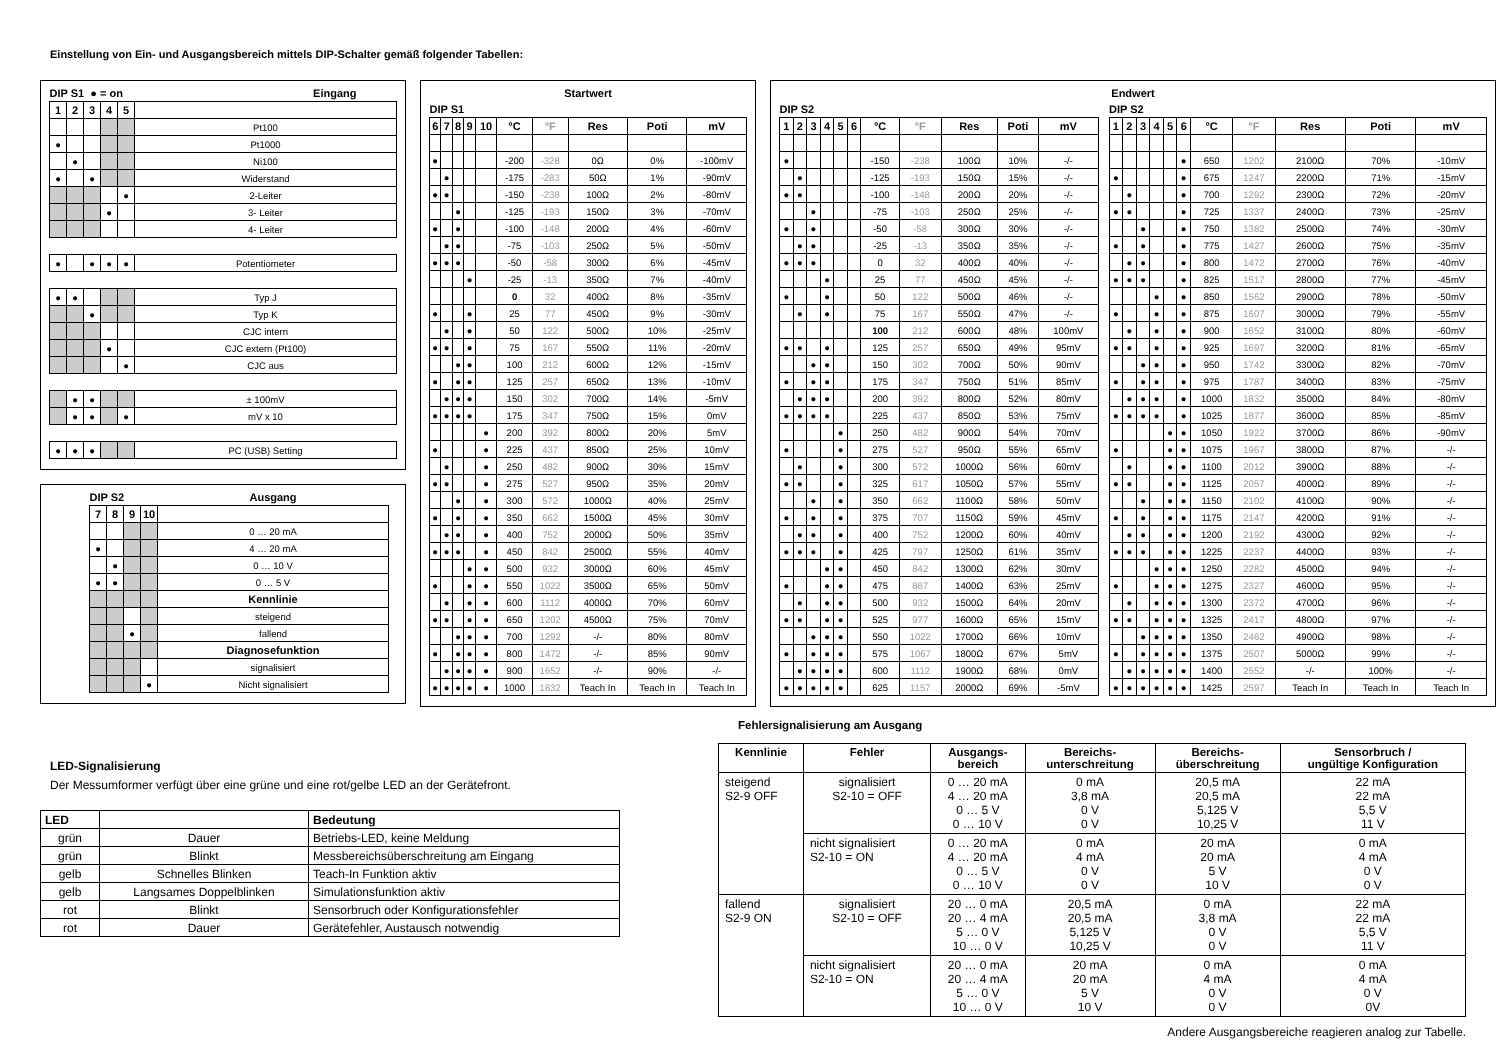Einstellung von Ein- und Ausgangsbereich mittels DIP-Schalter gemäß folgender Tabellen:
| DIP S1 ● = on | | | | | Eingang |
| --- | --- | --- | --- | --- | --- |
| 1 | 2 | 3 | 4 | 5 | |
| | | | | | Pt100 |
| ● | | | | | Pt1000 |
| | ● | | | | Ni100 |
| ● | | ● | | | Widerstand |
| | | | | ● | 2-Leiter |
| | | | ● | | 3- Leiter |
| | | | | | 4- Leiter |
| ● | | ● | ● | ● | Potentiometer |
| ● | ● | | | | Typ J |
| | | ● | | | Typ K |
| | | | | | CJC intern |
| | | | ● | | CJC extern (Pt100) |
| | | | | ● | CJC aus |
| | ● | ● | | | ± 100mV |
| | ● | ● | | ● | mV x 10 |
| ● | ● | ● | | | PC (USB) Setting |
| DIP S2 | | | | Ausgang |
| --- | --- | --- | --- | --- |
| 7 | 8 | 9 | 10 | |
| | | | | 0 … 20 mA |
| ● | | | | 4 … 20 mA |
| | ● | | | 0 … 10 V |
| ● | ● | | | 0 … 5 V |
| | | | | Kennlinie |
| | | | | steigend |
| | | ● | | fallend |
| | | | | Diagnosefunktion |
| | | | | signalisiert |
| | | | ● | Nicht signalisiert |
| Startwert | | | | | | | | | |
| --- | --- | --- | --- | --- | --- | --- | --- | --- | --- |
| DIP S1 | | | | | | | | | |
| 6 | 7 | 8 | 9 | 10 | °C | °F | Res | Poti | mV |
| ● | | | | | -200 | -328 | 0Ω | 0% | -100mV |
| | ● | | | | -175 | -283 | 50Ω | 1% | -90mV |
| ● | ● | | | | -150 | -238 | 100Ω | 2% | -80mV |
| | | ● | | | -125 | -193 | 150Ω | 3% | -70mV |
| ● | | ● | | | -100 | -148 | 200Ω | 4% | -60mV |
| | ● | ● | | | -75 | -103 | 250Ω | 5% | -50mV |
| ● | ● | ● | | | -50 | -58 | 300Ω | 6% | -45mV |
| | | | ● | | -25 | -13 | 350Ω | 7% | -40mV |
| | | | | | 0 | 32 | 400Ω | 8% | -35mV |
| ● | | | ● | | 25 | 77 | 450Ω | 9% | -30mV |
| | ● | | ● | | 50 | 122 | 500Ω | 10% | -25mV |
| ● | ● | | ● | | 75 | 167 | 550Ω | 11% | -20mV |
| | | ● | ● | | 100 | 212 | 600Ω | 12% | -15mV |
| ● | | ● | ● | | 125 | 257 | 650Ω | 13% | -10mV |
| | ● | ● | ● | | 150 | 302 | 700Ω | 14% | -5mV |
| ● | ● | ● | ● | | 175 | 347 | 750Ω | 15% | 0mV |
| | | | | ● | 200 | 392 | 800Ω | 20% | 5mV |
| ● | | | | ● | 225 | 437 | 850Ω | 25% | 10mV |
| | ● | | | ● | 250 | 482 | 900Ω | 30% | 15mV |
| ● | ● | | | ● | 275 | 527 | 950Ω | 35% | 20mV |
| | | ● | | ● | 300 | 572 | 1000Ω | 40% | 25mV |
| ● | | ● | | ● | 350 | 662 | 1500Ω | 45% | 30mV |
| | ● | ● | | ● | 400 | 752 | 2000Ω | 50% | 35mV |
| ● | ● | ● | | ● | 450 | 842 | 2500Ω | 55% | 40mV |
| | | | ● | ● | 500 | 932 | 3000Ω | 60% | 45mV |
| ● | | | ● | ● | 550 | 1022 | 3500Ω | 65% | 50mV |
| | ● | | ● | ● | 600 | 1112 | 4000Ω | 70% | 60mV |
| ● | ● | | ● | ● | 650 | 1202 | 4500Ω | 75% | 70mV |
| | | ● | ● | ● | 700 | 1292 | -/- | 80% | 80mV |
| ● | | ● | ● | ● | 800 | 1472 | -/- | 85% | 90mV |
| | ● | ● | ● | ● | 900 | 1652 | -/- | 90% | -/- |
| ● | ● | ● | ● | ● | 1000 | 1832 | Teach In | Teach In | Teach In |
| Endwert | | | | | | | | | | | | | | | | | | | | | | |
| --- | --- | --- | --- | --- | --- | --- | --- | --- | --- | --- | --- | --- | --- | --- | --- | --- | --- | --- | --- | --- | --- | --- |
| DIP S2 | | | | | | | | | | | | DIP S2 | | | | | | | | | | |
| 1 | 2 | 3 | 4 | 5 | 6 | °C | °F | Res | Poti | mV | | 1 | 2 | 3 | 4 | 5 | 6 | °C | °F | Res | Poti | mV |
| ● | | | | | | -150 | -238 | 100Ω | 10% | -/- | | | | | | | ● | 650 | 1202 | 2100Ω | 70% | -10mV |
| | ● | | | | | -125 | -193 | 150Ω | 15% | -/- | | ● | | | | | ● | 675 | 1247 | 2200Ω | 71% | -15mV |
| ● | ● | | | | | -100 | -148 | 200Ω | 20% | -/- | | | ● | | | | ● | 700 | 1292 | 2300Ω | 72% | -20mV |
| | | ● | | | | -75 | -103 | 250Ω | 25% | -/- | | ● | ● | | | | ● | 725 | 1337 | 2400Ω | 73% | -25mV |
| ● | | ● | | | | -50 | -58 | 300Ω | 30% | -/- | | | | ● | | | ● | 750 | 1382 | 2500Ω | 74% | -30mV |
| | ● | ● | | | | -25 | -13 | 350Ω | 35% | -/- | | ● | | ● | | | ● | 775 | 1427 | 2600Ω | 75% | -35mV |
| ● | ● | ● | | | | 0 | 32 | 400Ω | 40% | -/- | | | ● | ● | | | ● | 800 | 1472 | 2700Ω | 76% | -40mV |
| | | | ● | | | 25 | 77 | 450Ω | 45% | -/- | | ● | ● | ● | | | ● | 825 | 1517 | 2800Ω | 77% | -45mV |
| ● | | | ● | | | 50 | 122 | 500Ω | 46% | -/- | | | | | ● | | ● | 850 | 1562 | 2900Ω | 78% | -50mV |
| | ● | | ● | | | 75 | 167 | 550Ω | 47% | -/- | | ● | | | ● | | ● | 875 | 1607 | 3000Ω | 79% | -55mV |
| | | | | | | 100 | 212 | 600Ω | 48% | 100mV | | | ● | | ● | | ● | 900 | 1652 | 3100Ω | 80% | -60mV |
| ● | ● | | ● | | | 125 | 257 | 650Ω | 49% | 95mV | | ● | ● | | ● | | ● | 925 | 1697 | 3200Ω | 81% | -65mV |
| | | ● | ● | | | 150 | 302 | 700Ω | 50% | 90mV | | | | ● | ● | | ● | 950 | 1742 | 3300Ω | 82% | -70mV |
| ● | | ● | ● | | | 175 | 347 | 750Ω | 51% | 85mV | | ● | | ● | ● | | ● | 975 | 1787 | 3400Ω | 83% | -75mV |
| | ● | ● | ● | | | 200 | 392 | 800Ω | 52% | 80mV | | | ● | ● | ● | | ● | 1000 | 1832 | 3500Ω | 84% | -80mV |
| ● | ● | ● | ● | | | 225 | 437 | 850Ω | 53% | 75mV | | ● | ● | ● | ● | | ● | 1025 | 1877 | 3600Ω | 85% | -85mV |
| | | | | ● | | 250 | 482 | 900Ω | 54% | 70mV | | | | | | ● | ● | 1050 | 1922 | 3700Ω | 86% | -90mV |
| ● | | | | ● | | 275 | 527 | 950Ω | 55% | 65mV | | ● | | | | ● | ● | 1075 | 1967 | 3800Ω | 87% | -/- |
| | ● | | | ● | | 300 | 572 | 1000Ω | 56% | 60mV | | | ● | | | ● | ● | 1100 | 2012 | 3900Ω | 88% | -/- |
| ● | ● | | | ● | | 325 | 617 | 1050Ω | 57% | 55mV | | ● | ● | | | ● | ● | 1125 | 2057 | 4000Ω | 89% | -/- |
| | | ● | | ● | | 350 | 662 | 1100Ω | 58% | 50mV | | | | ● | | ● | ● | 1150 | 2102 | 4100Ω | 90% | -/- |
| ● | | ● | | ● | | 375 | 707 | 1150Ω | 59% | 45mV | | ● | | ● | | ● | ● | 1175 | 2147 | 4200Ω | 91% | -/- |
| | ● | ● | | ● | | 400 | 752 | 1200Ω | 60% | 40mV | | | ● | ● | | ● | ● | 1200 | 2192 | 4300Ω | 92% | -/- |
| ● | ● | ● | | ● | | 425 | 797 | 1250Ω | 61% | 35mV | | ● | ● | ● | | ● | ● | 1225 | 2237 | 4400Ω | 93% | -/- |
| | | | ● | ● | | 450 | 842 | 1300Ω | 62% | 30mV | | | | | ● | ● | ● | 1250 | 2282 | 4500Ω | 94% | -/- |
| ● | | | ● | ● | | 475 | 887 | 1400Ω | 63% | 25mV | | ● | | | ● | ● | ● | 1275 | 2327 | 4600Ω | 95% | -/- |
| | ● | | ● | ● | | 500 | 932 | 1500Ω | 64% | 20mV | | | ● | | ● | ● | ● | 1300 | 2372 | 4700Ω | 96% | -/- |
| ● | ● | | ● | ● | | 525 | 977 | 1600Ω | 65% | 15mV | | ● | ● | | ● | ● | ● | 1325 | 2417 | 4800Ω | 97% | -/- |
| | | ● | ● | ● | | 550 | 1022 | 1700Ω | 66% | 10mV | | | | ● | ● | ● | ● | 1350 | 2462 | 4900Ω | 98% | -/- |
| ● | | ● | ● | ● | | 575 | 1067 | 1800Ω | 67% | 5mV | | ● | | ● | ● | ● | ● | 1375 | 2507 | 5000Ω | 99% | -/- |
| | ● | ● | ● | ● | | 600 | 1112 | 1900Ω | 68% | 0mV | | | ● | ● | ● | ● | ● | 1400 | 2552 | -/- | 100% | -/- |
| ● | ● | ● | ● | ● | | 625 | 1157 | 2000Ω | 69% | -5mV | | ● | ● | ● | ● | ● | ● | 1425 | 2597 | Teach In | Teach In | Teach In |
LED-Signalisierung
Der Messumformer verfügt über eine grüne und eine rot/gelbe LED an der Gerätefront.
| LED | | Bedeutung |
| --- | --- | --- |
| grün | Dauer | Betriebs-LED, keine Meldung |
| grün | Blinkt | Messbereichsüberschreitung am Eingang |
| gelb | Schnelles Blinken | Teach-In Funktion aktiv |
| gelb | Langsames Doppelblinken | Simulationsfunktion aktiv |
| rot | Blinkt | Sensorbruch oder Konfigurationsfehler |
| rot | Dauer | Gerätefehler, Austausch notwendig |
Fehlersignalisierung am Ausgang
| Kennlinie | Fehler | Ausgangs- bereich | Bereichs- unterschreitung | Bereichs- überschreitung | Sensorbruch / ungültige Konfiguration |
| --- | --- | --- | --- | --- | --- |
| steigend S2-9 OFF | signalisiert S2-10 = OFF | 0 … 20 mA 4 … 20 mA 0 … 5 V 0 … 10 V | 0 mA 3,8 mA 0 V 0 V | 20,5 mA 20,5 mA 5,125 V 10,25 V | 22 mA 22 mA 5,5 V 11 V |
| | nicht signalisiert S2-10 = ON | 0 … 20 mA 4 … 20 mA 0 … 5 V 0 … 10 V | 0 mA 4 mA 0 V 0 V | 20 mA 20 mA 5 V 10 V | 0 mA 4 mA 0 V 0 V |
| fallend S2-9 ON | signalisiert S2-10 = OFF | 20 … 0 mA 20 … 4 mA 5 … 0 V 10 … 0 V | 20,5 mA 20,5 mA 5,125 V 10,25 V | 0 mA 3,8 mA 0 V 0 V | 22 mA 22 mA 5,5 V 11 V |
| | nicht signalisiert S2-10 = ON | 20 … 0 mA 20 … 4 mA 5 … 0 V 10 … 0 V | 20 mA 20 mA 5 V 10 V | 0 mA 4 mA 0 V 0 V | 0 mA 4 mA 0 V 0V |
Andere Ausgangsbereiche reagieren analog zur Tabelle.